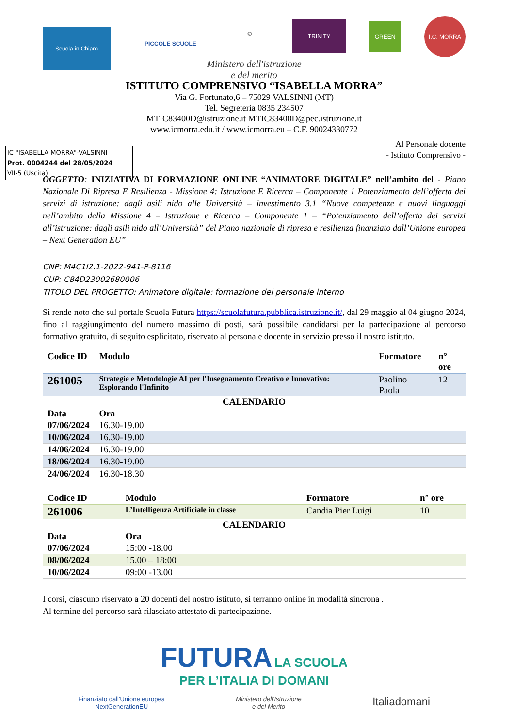Scuola in Chiaro
PICCOLE SCUOLE
✪
TRINITY
GREEN
I.C. MORRA
Ministero dell'istruzione
e del merito
ISTITUTO COMPRENSIVO “ISABELLA MORRA”
Via G. Fortunato,6 – 75029 VALSINNI (MT)
Tel. Segreteria 0835 234507
MTIC83400D@istruzione.it MTIC83400D@pec.istruzione.it
www.icmorra.edu.it / www.icmorra.eu – C.F. 90024330772
IC "ISABELLA MORRA"-VALSINNI
Prot. 0004244 del 28/05/2024
VII-5 (Uscita)
Al Personale docente
- Istituto Comprensivo -
OGGETTO: INIZIATIVA DI FORMAZIONE ONLINE “ANIMATORE DIGITALE” nell’ambito del - Piano Nazionale Di Ripresa E Resilienza - Missione 4: Istruzione E Ricerca – Componente 1 Potenziamento dell’offerta dei servizi di istruzione: dagli asili nido alle Università – investimento 3.1 “Nuove competenze e nuovi linguaggi nell’ambito della Missione 4 – Istruzione e Ricerca – Componente 1 – “Potenziamento dell’offerta dei servizi all’istruzione: dagli asili nido all’Università” del Piano nazionale di ripresa e resilienza finanziato dall’Unione europea – Next Generation EU”
CNP: M4C1I2.1-2022-941-P-8116
CUP: C84D23002680006
TITOLO DEL PROGETTO: Animatore digitale: formazione del personale interno
Si rende noto che sul portale Scuola Futura https://scuolafutura.pubblica.istruzione.it/, dal 29 maggio al 04 giugno 2024, fino al raggiungimento del numero massimo di posti, sarà possibile candidarsi per la partecipazione al percorso formativo gratuito, di seguito esplicitato, riservato al personale docente in servizio presso il nostro istituto.
| Codice ID | Modulo | Formatore | n° ore |
| --- | --- | --- | --- |
| 261005 | Strategie e Metodologie AI per l'Insegnamento Creativo e Innovativo: Esplorando l'Infinito | Paolino Paola | 12 |
| CALENDARIO | | | |
| Data | Ora | | |
| 07/06/2024 | 16.30-19.00 | | |
| 10/06/2024 | 16.30-19.00 | | |
| 14/06/2024 | 16.30-19.00 | | |
| 18/06/2024 | 16.30-19.00 | | |
| 24/06/2024 | 16.30-18.30 | | |
| Codice ID | Modulo | Formatore | n° ore |
| --- | --- | --- | --- |
| 261006 | L’Intelligenza Artificiale in classe | Candia Pier Luigi | 10 |
| CALENDARIO | | | |
| Data | Ora | | |
| 07/06/2024 | 15:00 -18.00 | | |
| 08/06/2024 | 15.00 – 18:00 | | |
| 10/06/2024 | 09:00 -13.00 | | |
I corsi, ciascuno riservato a 20 docenti del nostro istituto, si terranno online in modalità sincrona .
Al termine del percorso sarà rilasciato attestato di partecipazione.
FUTURA LA SCUOLA
PER L’ITALIA DI DOMANI
Finanziato dall'Unione europea
NextGenerationEU Ministero dell'Istruzione
e del Merito Italiadomani